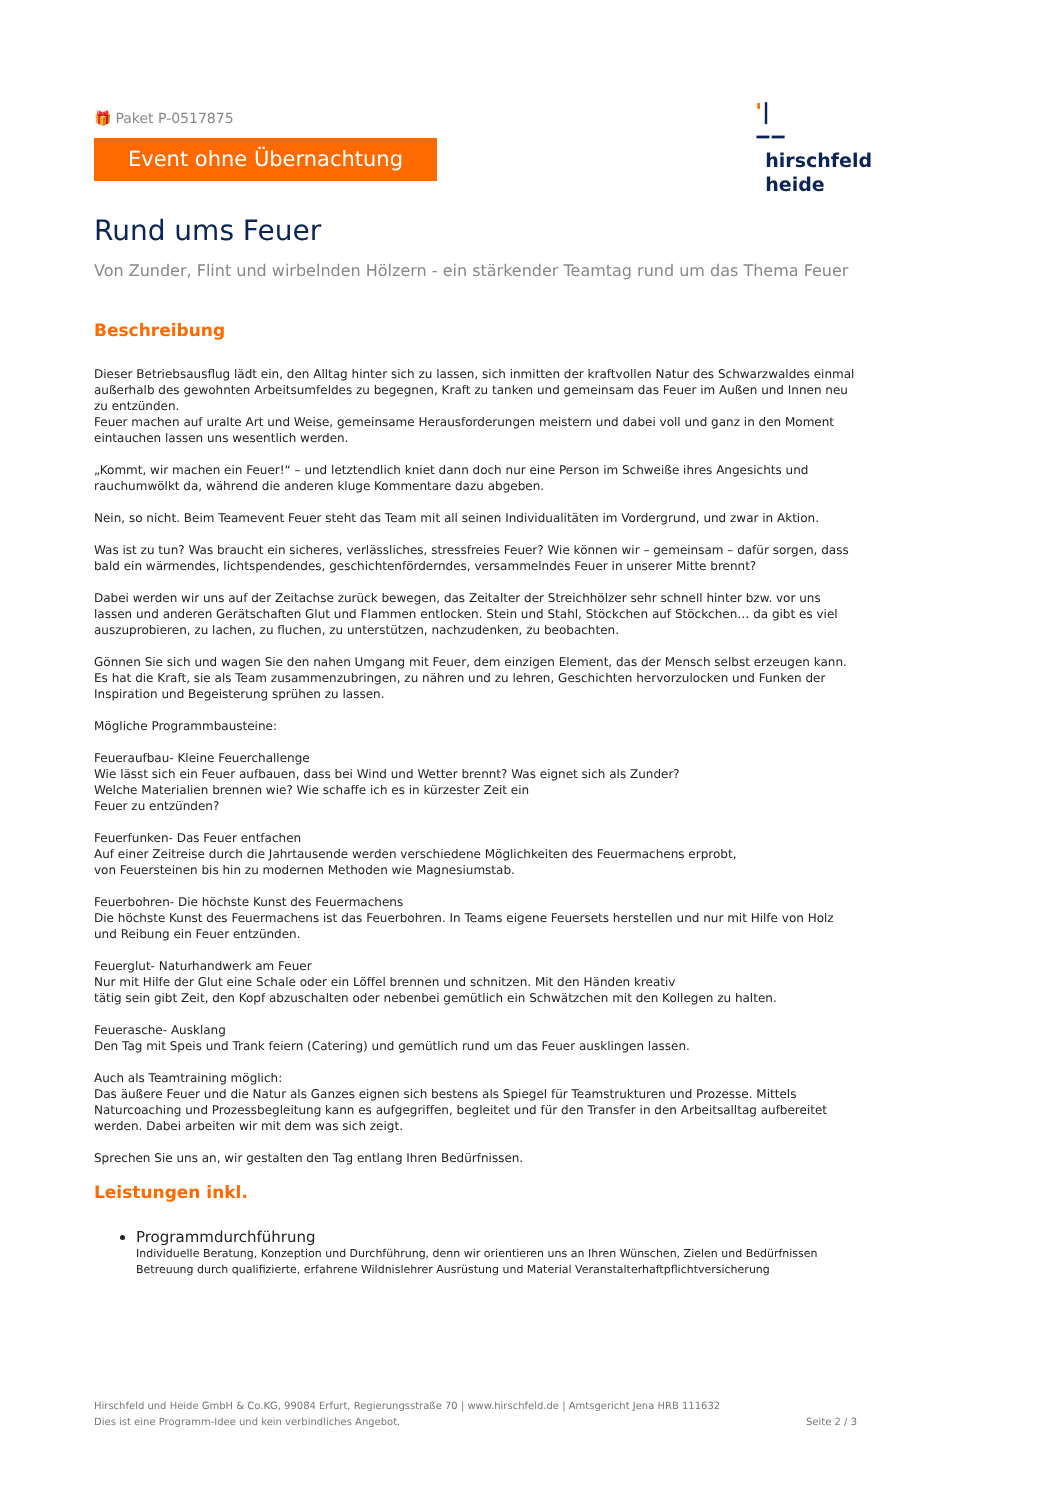🎁 Paket P-0517875
Event ohne Übernachtung
'|
‒‒
hirschfeld
heide
Rund ums Feuer
Von Zunder, Flint und wirbelnden Hölzern - ein stärkender Teamtag rund um das Thema Feuer
Beschreibung
Dieser Betriebsausflug lädt ein, den Alltag hinter sich zu lassen, sich inmitten der kraftvollen Natur des Schwarzwaldes einmal außerhalb des gewohnten Arbeitsumfeldes zu begegnen, Kraft zu tanken und gemeinsam das Feuer im Außen und Innen neu zu entzünden.
Feuer machen auf uralte Art und Weise, gemeinsame Herausforderungen meistern und dabei voll und ganz in den Moment eintauchen lassen uns wesentlich werden.
„Kommt, wir machen ein Feuer!“ – und letztendlich kniet dann doch nur eine Person im Schweiße ihres Angesichts und rauchumwölkt da, während die anderen kluge Kommentare dazu abgeben.
Nein, so nicht. Beim Teamevent Feuer steht das Team mit all seinen Individualitäten im Vordergrund, und zwar in Aktion.
Was ist zu tun? Was braucht ein sicheres, verlässliches, stressfreies Feuer? Wie können wir – gemeinsam – dafür sorgen, dass bald ein wärmendes, lichtspendendes, geschichtenförderndes, versammelndes Feuer in unserer Mitte brennt?
Dabei werden wir uns auf der Zeitachse zurück bewegen, das Zeitalter der Streichhölzer sehr schnell hinter bzw. vor uns lassen und anderen Gerätschaften Glut und Flammen entlocken. Stein und Stahl, Stöckchen auf Stöckchen… da gibt es viel auszuprobieren, zu lachen, zu fluchen, zu unterstützen, nachzudenken, zu beobachten.
Gönnen Sie sich und wagen Sie den nahen Umgang mit Feuer, dem einzigen Element, das der Mensch selbst erzeugen kann. Es hat die Kraft, sie als Team zusammenzubringen, zu nähren und zu lehren, Geschichten hervorzulocken und Funken der Inspiration und Begeisterung sprühen zu lassen.
Mögliche Programmbausteine:
Feueraufbau- Kleine Feuerchallenge
Wie lässt sich ein Feuer aufbauen, dass bei Wind und Wetter brennt? Was eignet sich als Zunder?
Welche Materialien brennen wie? Wie schaffe ich es in kürzester Zeit ein
Feuer zu entzünden?
Feuerfunken- Das Feuer entfachen
Auf einer Zeitreise durch die Jahrtausende werden verschiedene Möglichkeiten des Feuermachens erprobt,
von Feuersteinen bis hin zu modernen Methoden wie Magnesiumstab.
Feuerbohren- Die höchste Kunst des Feuermachens
Die höchste Kunst des Feuermachens ist das Feuerbohren. In Teams eigene Feuersets herstellen und nur mit Hilfe von Holz und Reibung ein Feuer entzünden.
Feuerglut- Naturhandwerk am Feuer
Nur mit Hilfe der Glut eine Schale oder ein Löffel brennen und schnitzen. Mit den Händen kreativ
tätig sein gibt Zeit, den Kopf abzuschalten oder nebenbei gemütlich ein Schwätzchen mit den Kollegen zu halten.
Feuerasche- Ausklang
Den Tag mit Speis und Trank feiern (Catering) und gemütlich rund um das Feuer ausklingen lassen.
Auch als Teamtraining möglich:
Das äußere Feuer und die Natur als Ganzes eignen sich bestens als Spiegel für Teamstrukturen und Prozesse. Mittels Naturcoaching und Prozessbegleitung kann es aufgegriffen, begleitet und für den Transfer in den Arbeitsalltag aufbereitet werden. Dabei arbeiten wir mit dem was sich zeigt.
Sprechen Sie uns an, wir gestalten den Tag entlang Ihren Bedürfnissen.
Leistungen inkl.
Programmdurchführung
Individuelle Beratung, Konzeption und Durchführung, denn wir orientieren uns an Ihren Wünschen, Zielen und Bedürfnissen Betreuung durch qualifizierte, erfahrene Wildnislehrer Ausrüstung und Material Veranstalterhaftpflichtversicherung
Hirschfeld und Heide GmbH & Co.KG, 99084 Erfurt, Regierungsstraße 70 | www.hirschfeld.de | Amtsgericht Jena HRB 111632
Dies ist eine Programm-Idee und kein verbindliches Angebot.
Seite 2 / 3